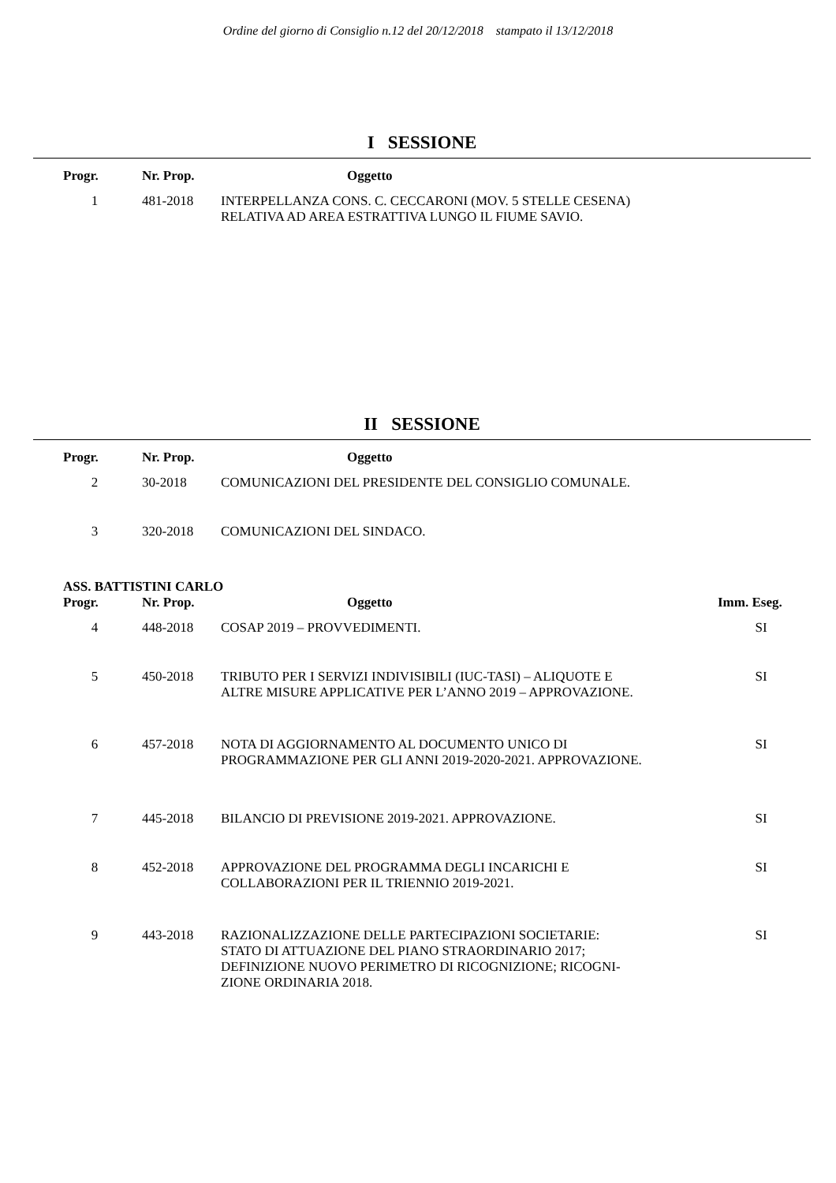Ordine del giorno di Consiglio n.12 del 20/12/2018 stampato il 13/12/2018
I SESSIONE
| Progr. | Nr. Prop. | Oggetto |
| --- | --- | --- |
| 1 | 481-2018 | INTERPELLANZA CONS. C. CECCARONI (MOV. 5 STELLE CESENA) RELATIVA AD AREA ESTRATTIVA LUNGO IL FIUME SAVIO. |
II SESSIONE
| Progr. | Nr. Prop. | Oggetto |
| --- | --- | --- |
| 2 | 30-2018 | COMUNICAZIONI DEL PRESIDENTE DEL CONSIGLIO COMUNALE. |
| 3 | 320-2018 | COMUNICAZIONI DEL SINDACO. |
ASS. BATTISTINI CARLO
| Progr. | Nr. Prop. | Oggetto | Imm. Eseg. |
| --- | --- | --- | --- |
| 4 | 448-2018 | COSAP 2019 – PROVVEDIMENTI. | SI |
| 5 | 450-2018 | TRIBUTO PER I SERVIZI INDIVISIBILI (IUC-TASI) – ALIQUOTE E ALTRE MISURE APPLICATIVE PER L’ANNO 2019 – APPROVAZIONE. | SI |
| 6 | 457-2018 | NOTA DI AGGIORNAMENTO AL DOCUMENTO UNICO DI PROGRAMMAZIONE PER GLI ANNI 2019-2020-2021. APPROVAZIONE. | SI |
| 7 | 445-2018 | BILANCIO DI PREVISIONE 2019-2021. APPROVAZIONE. | SI |
| 8 | 452-2018 | APPROVAZIONE DEL PROGRAMMA DEGLI INCARICHI E COLLABORAZIONI PER IL TRIENNIO 2019-2021. | SI |
| 9 | 443-2018 | RAZIONALIZZAZIONE DELLE PARTECIPAZIONI SOCIETARIE: STATO DI ATTUAZIONE DEL PIANO STRAORDINARIO 2017; DEFINIZIONE NUOVO PERIMETRO DI RICOGNIZIONE; RICOGNI- ZIONE ORDINARIA 2018. | SI |